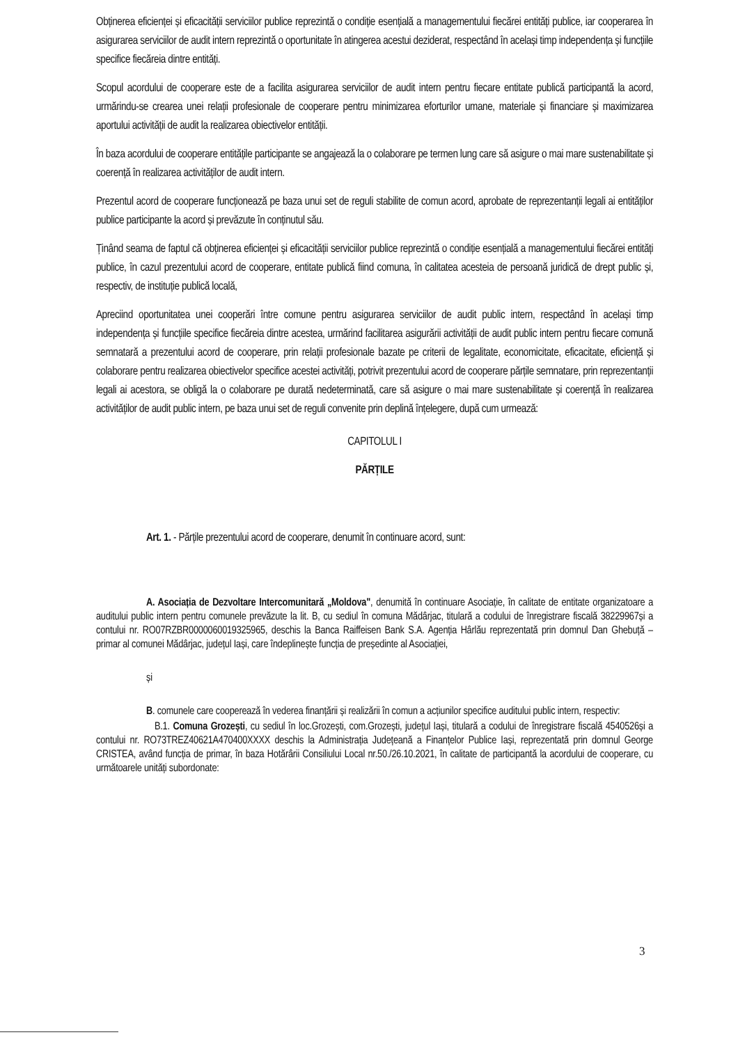Obținerea eficienței și eficacității serviciilor publice reprezintă o condiție esențială a managementului fiecărei entități publice, iar cooperarea în asigurarea serviciilor de audit intern reprezintă o oportunitate în atingerea acestui deziderat, respectând în același timp independența și funcțiile specifice fiecăreia dintre entități.
Scopul acordului de cooperare este de a facilita asigurarea serviciilor de audit intern pentru fiecare entitate publică participantă la acord, urmărindu-se crearea unei relații profesionale de cooperare pentru minimizarea eforturilor umane, materiale și financiare și maximizarea aportului activității de audit la realizarea obiectivelor entității.
În baza acordului de cooperare entitățile participante se angajează la o colaborare pe termen lung care să asigure o mai mare sustenabilitate și coerență în realizarea activităților de audit intern.
Prezentul acord de cooperare funcționează pe baza unui set de reguli stabilite de comun acord, aprobate de reprezentanții legali ai entităților publice participante la acord și prevăzute în conținutul său.
Ținând seama de faptul că obținerea eficienței și eficacității serviciilor publice reprezintă o condiție esențială a managementului fiecărei entități publice, în cazul prezentului acord de cooperare, entitate publică fiind comuna, în calitatea acesteia de persoană juridică de drept public și, respectiv, de instituție publică locală,
Apreciind oportunitatea unei cooperări între comune pentru asigurarea serviciilor de audit public intern, respectând în același timp independența și funcțiile specifice fiecăreia dintre acestea, urmărind facilitarea asigurării activității de audit public intern pentru fiecare comună semnatară a prezentului acord de cooperare, prin relații profesionale bazate pe criterii de legalitate, economicitate, eficacitate, eficiență și colaborare pentru realizarea obiectivelor specifice acestei activități, potrivit prezentului acord de cooperare părțile semnatare, prin reprezentanții legali ai acestora, se obligă la o colaborare pe durată nedeterminată, care să asigure o mai mare sustenabilitate și coerență în realizarea activităților de audit public intern, pe baza unui set de reguli convenite prin deplină înțelegere, după cum urmează:
CAPITOLUL I
PĂRȚILE
Art. 1. - Părțile prezentului acord de cooperare, denumit în continuare acord, sunt:
A. Asociația de Dezvoltare Intercomunitară „Moldova", denumită în continuare Asociație, în calitate de entitate organizatoare a auditului public intern pentru comunele prevăzute la lit. B, cu sediul în comuna Mădârjac, titulară a codului de înregistrare fiscală 38229967și a contului nr. RO07RZBR0000060019325965, deschis la Banca Raiffeisen Bank S.A. Agenția Hârlău reprezentată prin domnul Dan Ghebuță – primar al comunei Mădârjac, județul Iași, care îndeplinește funcția de președinte al Asociației,
și
B. comunele care cooperează în vederea finanțării și realizării în comun a acțiunilor specifice auditului public intern, respectiv:
B.1. Comuna Grozești, cu sediul în loc.Grozești, com.Grozești, județul Iași, titulară a codului de înregistrare fiscală 4540526și a contului nr. RO73TREZ40621A470400XXXX deschis la Administrația Județeană a Finanțelor Publice Iași, reprezentată prin domnul George CRISTEA, având funcția de primar, în baza Hotărârii Consiliului Local nr.50./26.10.2021, în calitate de participantă la acordului de cooperare, cu următoarele unități subordonate:
3